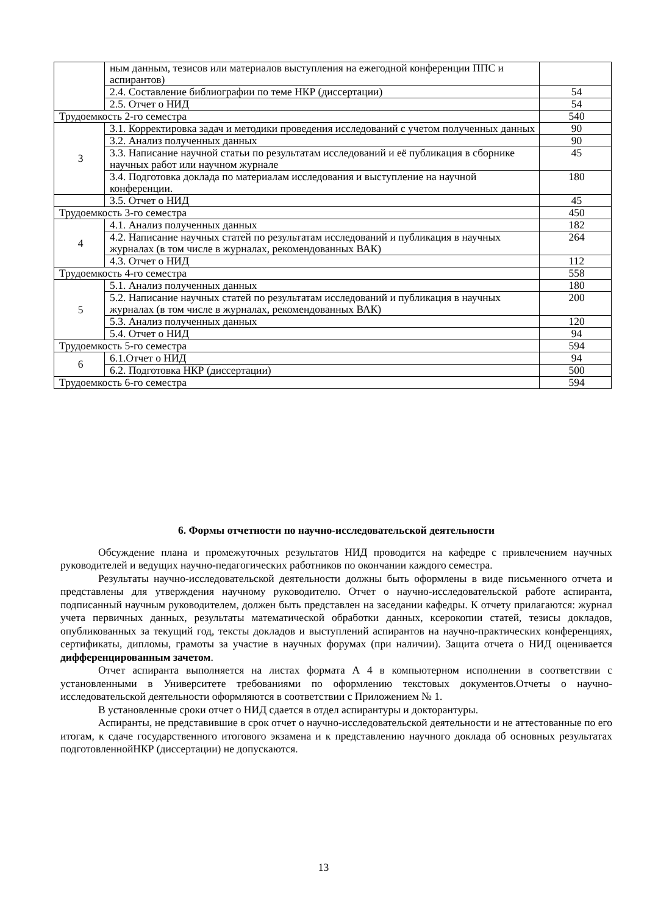| | ным данным, тезисов или материалов выступления на ежегодной конференции ППС и аспирантов) | |
| | 2.4. Составление библиографии по теме НКР (диссертации) | 54 |
| | 2.5. Отчет о НИД | 54 |
| Трудоемкость 2-го семестра | | 540 |
| 3 | 3.1. Корректировка задач и методики проведения исследований с учетом полученных данных | 90 |
| | 3.2. Анализ полученных данных | 90 |
| | 3.3. Написание научной статьи по результатам исследований и её публикация в сборнике научных работ или научном журнале | 45 |
| | 3.4. Подготовка доклада по материалам исследования и выступление на научной конференции. | 180 |
| | 3.5. Отчет о НИД | 45 |
| Трудоемкость 3-го семестра | | 450 |
| 4 | 4.1. Анализ полученных данных | 182 |
| | 4.2. Написание научных статей по результатам исследований и публикация в научных журналах (в том числе в журналах, рекомендованных ВАК) | 264 |
| | 4.3. Отчет о НИД | 112 |
| Трудоемкость 4-го семестра | | 558 |
| 5 | 5.1. Анализ полученных данных | 180 |
| | 5.2. Написание научных статей по результатам исследований и публикация в научных журналах (в том числе в журналах, рекомендованных ВАК) | 200 |
| | 5.3. Анализ полученных данных | 120 |
| | 5.4. Отчет о НИД | 94 |
| Трудоемкость 5-го семестра | | 594 |
| 6 | 6.1.Отчет о НИД | 94 |
| | 6.2. Подготовка НКР (диссертации) | 500 |
| Трудоемкость 6-го семестра | | 594 |
6. Формы отчетности по научно-исследовательской деятельности
Обсуждение плана и промежуточных результатов НИД проводится на кафедре с привлечением научных руководителей и ведущих научно-педагогических работников по окончании каждого семестра.
Результаты научно-исследовательской деятельности должны быть оформлены в виде письменного отчета и представлены для утверждения научному руководителю. Отчет о научно-исследовательской работе аспиранта, подписанный научным руководителем, должен быть представлен на заседании кафедры. К отчету прилагаются: журнал учета первичных данных, результаты математической обработки данных, ксерокопии статей, тезисы докладов, опубликованных за текущий год, тексты докладов и выступлений аспирантов на научно-практических конференциях, сертификаты, дипломы, грамоты за участие в научных форумах (при наличии). Защита отчета о НИД оценивается дифференцированным зачетом.
Отчет аспиранта выполняется на листах формата А 4 в компьютерном исполнении в соответствии с установленными в Университете требованиями по оформлению текстовых документов.Отчеты о научно-исследовательской деятельности оформляются в соответствии с Приложением № 1.
В установленные сроки отчет о НИД сдается в отдел аспирантуры и докторантуры.
Аспиранты, не представившие в срок отчет о научно-исследовательской деятельности и не аттестованные по его итогам, к сдаче государственного итогового экзамена и к представлению научного доклада об основных результатах подготовленнойНКР (диссертации) не допускаются.
13